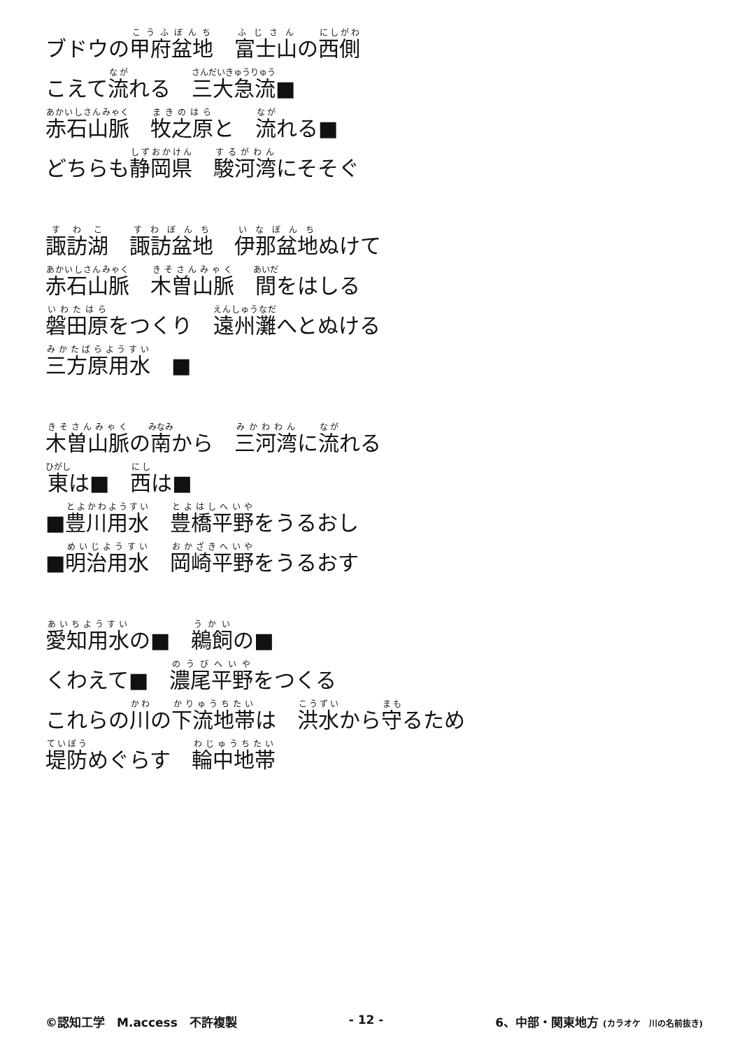ブドウの甲府盆地　富士山の西側
こえて流れる　三大急流■
赤石山脈　牧之原と　流れる■
どちらも静岡県　駿河湾にそそぐ
諏訪湖　諏訪盆地　伊那盆地ぬけて
赤石山脈　木曽山脈　間をはしる
磐田原をつくり　遠州灘へとぬける
三方原用水　■
木曽山脈の南から　三河湾に流れる
東は■　西は■
■豊川用水　豊橋平野をうるおし
■明治用水　岡崎平野をうるおす
愛知用水の■　鵜飼の■
くわえて■　濃尾平野をつくる
これらの川の下流地帯は　洪水から守るため
堤防めぐらす　輪中地帯
©認知工学　M.access　不許複製 - 12 - 6、中部・関東地方 (カラオケ　川の名前抜き)